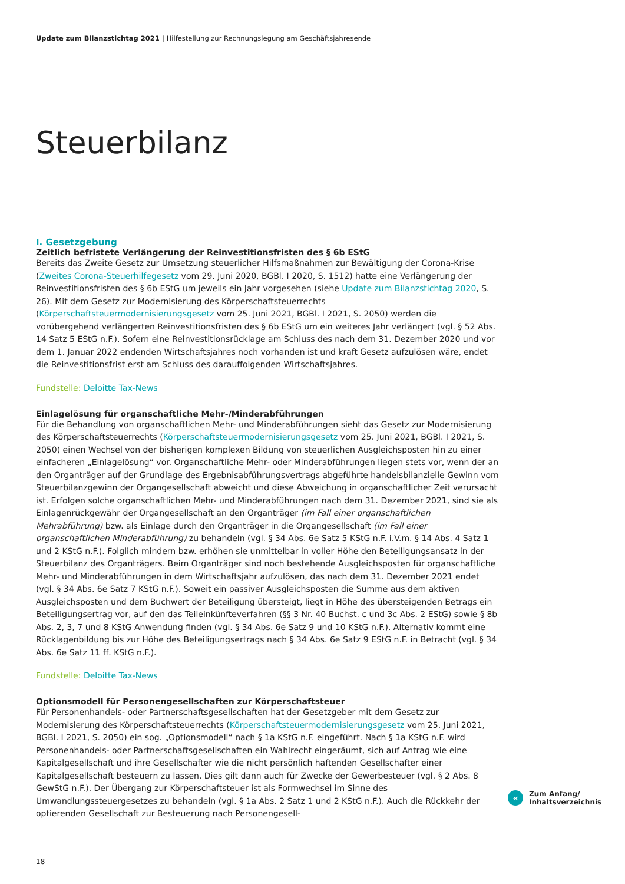Update zum Bilanzstichtag 2021 | Hilfestellung zur Rechnungslegung am Geschäftsjahresende
Steuerbilanz
I. Gesetzgebung
Zeitlich befristete Verlängerung der Reinvestitionsfristen des § 6b EStG
Bereits das Zweite Gesetz zur Umsetzung steuerlicher Hilfsmaßnahmen zur Bewältigung der Corona-Krise (Zweites Corona-Steuerhilfegesetz vom 29. Juni 2020, BGBl. I 2020, S. 1512) hatte eine Verlängerung der Reinvestitionsfristen des § 6b EStG um jeweils ein Jahr vorgesehen (siehe Update zum Bilanzstichtag 2020, S. 26). Mit dem Gesetz zur Modernisierung des Körperschaftsteuerrechts (Körperschaftsteuermodernisierungsgesetz vom 25. Juni 2021, BGBl. I 2021, S. 2050) werden die vorübergehend verlängerten Reinvestitionsfristen des § 6b EStG um ein weiteres Jahr verlängert (vgl. § 52 Abs. 14 Satz 5 EStG n.F.). Sofern eine Reinvestitionsrücklage am Schluss des nach dem 31. Dezember 2020 und vor dem 1. Januar 2022 endenden Wirtschaftsjahres noch vorhanden ist und kraft Gesetz aufzulösen wäre, endet die Reinvestitionsfrist erst am Schluss des darauffolgenden Wirtschaftsjahres.
Fundstelle: Deloitte Tax-News
Einlagelösung für organschaftliche Mehr-/Minderabführungen
Für die Behandlung von organschaftlichen Mehr- und Minderabführungen sieht das Gesetz zur Modernisierung des Körperschaftsteuerrechts (Körperschaftsteuermodernisierungsgesetz vom 25. Juni 2021, BGBl. I 2021, S. 2050) einen Wechsel von der bisherigen komplexen Bildung von steuerlichen Ausgleichsposten hin zu einer einfacheren „Einlagelösung“ vor. Organschaftliche Mehr- oder Minderabführungen liegen stets vor, wenn der an den Organträger auf der Grundlage des Ergebnisabführungsvertrags abgeführte handelsbilanzielle Gewinn vom Steuerbilanzgewinn der Organgesellschaft abweicht und diese Abweichung in organschaftlicher Zeit verursacht ist. Erfolgen solche organschaftlichen Mehr- und Minderabführungen nach dem 31. Dezember 2021, sind sie als Einlagenrückgewähr der Organgesellschaft an den Organträger (im Fall einer organschaftlichen Mehrabführung) bzw. als Einlage durch den Organträger in die Organgesellschaft (im Fall einer organschaftlichen Minderabführung) zu behandeln (vgl. § 34 Abs. 6e Satz 5 KStG n.F. i.V.m. § 14 Abs. 4 Satz 1 und 2 KStG n.F.). Folglich mindern bzw. erhöhen sie unmittelbar in voller Höhe den Beteiligungsansatz in der Steuerbilanz des Organträgers. Beim Organträger sind noch bestehende Ausgleichsposten für organschaftliche Mehr- und Minderabführungen in dem Wirtschaftsjahr aufzulösen, das nach dem 31. Dezember 2021 endet (vgl. § 34 Abs. 6e Satz 7 KStG n.F.). Soweit ein passiver Ausgleichsposten die Summe aus dem aktiven Ausgleichsposten und dem Buchwert der Beteiligung übersteigt, liegt in Höhe des übersteigenden Betrags ein Beteiligungsertrag vor, auf den das Teileinkünfteverfahren (§§ 3 Nr. 40 Buchst. c und 3c Abs. 2 EStG) sowie § 8b Abs. 2, 3, 7 und 8 KStG Anwendung finden (vgl. § 34 Abs. 6e Satz 9 und 10 KStG n.F.). Alternativ kommt eine Rücklagenbildung bis zur Höhe des Beteiligungsertrags nach § 34 Abs. 6e Satz 9 EStG n.F. in Betracht (vgl. § 34 Abs. 6e Satz 11 ff. KStG n.F.).
Fundstelle: Deloitte Tax-News
Optionsmodell für Personengesellschaften zur Körperschaftsteuer
Für Personenhandels- oder Partnerschaftsgesellschaften hat der Gesetzgeber mit dem Gesetz zur Modernisierung des Körperschaftsteuerrechts (Körperschaftsteuermodernisierungsgesetz vom 25. Juni 2021, BGBl. I 2021, S. 2050) ein sog. „Optionsmodell“ nach § 1a KStG n.F. eingeführt. Nach § 1a KStG n.F. wird Personenhandels- oder Partnerschaftsgesellschaften ein Wahlrecht eingeräumt, sich auf Antrag wie eine Kapitalgesellschaft und ihre Gesellschafter wie die nicht persönlich haftenden Gesellschafter einer Kapitalgesellschaft besteuern zu lassen. Dies gilt dann auch für Zwecke der Gewerbesteuer (vgl. § 2 Abs. 8 GewStG n.F.). Der Übergang zur Körperschaftsteuer ist als Formwechsel im Sinne des Umwandlungssteuergesetzes zu behandeln (vgl. § 1a Abs. 2 Satz 1 und 2 KStG n.F.). Auch die Rückkehr der optierenden Gesellschaft zur Besteuerung nach Personengesell-
«
Zum Anfang/
Inhaltsverzeichnis
18